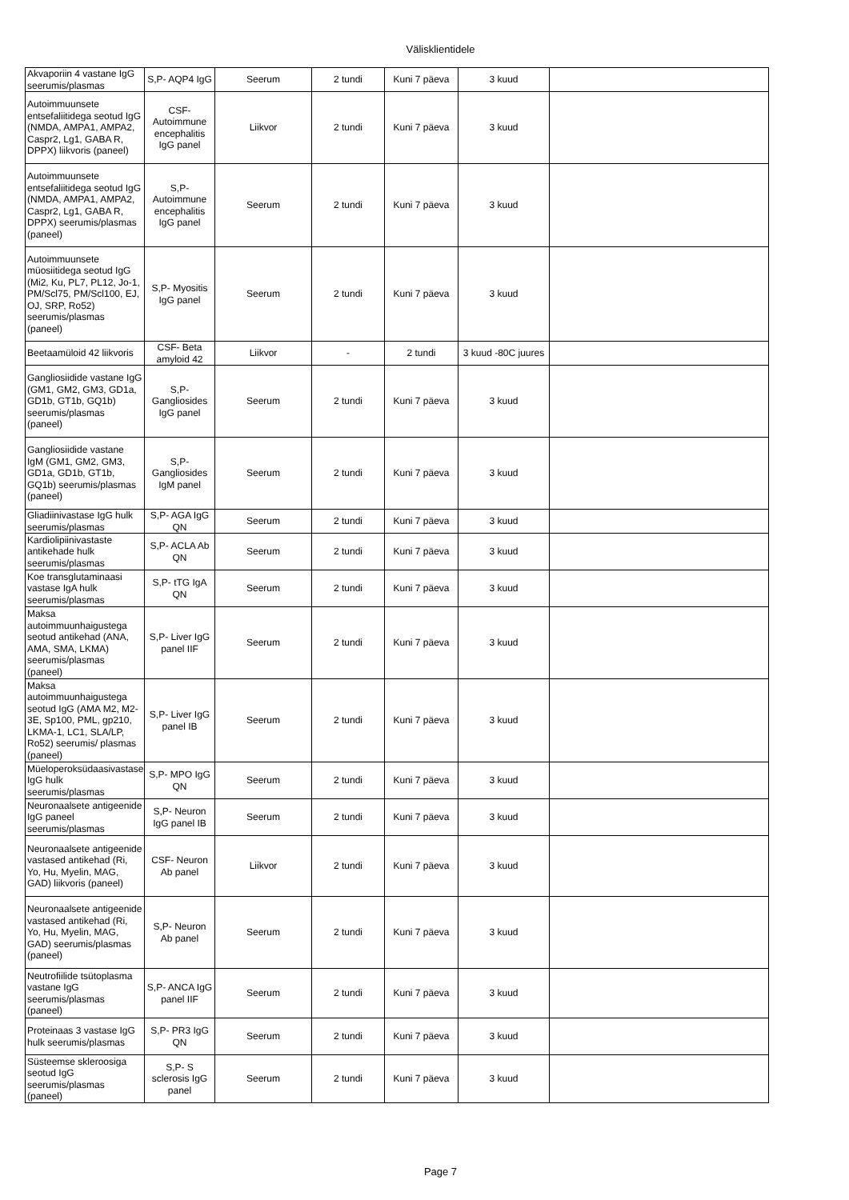Välisklientidele
| Akvaporiin 4 vastane IgG seerumis/plasmas | S,P- AQP4 IgG | Seerum | 2 tundi | Kuni 7 päeva | 3 kuud | |
| Autoimmuunsete entsefaliitidega seotud IgG (NMDA, AMPA1, AMPA2, Caspr2, Lg1, GABA R, DPPX) liikvoris (paneel) | CSF- Autoimmune encephalitis IgG panel | Liikvor | 2 tundi | Kuni 7 päeva | 3 kuud | |
| Autoimmuunsete entsefaliitidega seotud IgG (NMDA, AMPA1, AMPA2, Caspr2, Lg1, GABA R, DPPX) seerumis/plasmas (paneel) | S,P- Autoimmune encephalitis IgG panel | Seerum | 2 tundi | Kuni 7 päeva | 3 kuud | |
| Autoimmuunsete müosiitidega seotud IgG (Mi2, Ku, PL7, PL12, Jo-1, PM/Scl75, PM/Scl100, EJ, OJ, SRP, Ro52) seerumis/plasmas (paneel) | S,P- Myositis IgG panel | Seerum | 2 tundi | Kuni 7 päeva | 3 kuud | |
| Beetaamüloid 42 liikvoris | CSF- Beta amyloid 42 | Liikvor | - | 2 tundi | 3 kuud -80C juures | |
| Gangliosiidide vastane IgG (GM1, GM2, GM3, GD1a, GD1b, GT1b, GQ1b) seerumis/plasmas (paneel) | S,P- Gangliosides IgG panel | Seerum | 2 tundi | Kuni 7 päeva | 3 kuud | |
| Gangliosiidide vastane IgM (GM1, GM2, GM3, GD1a, GD1b, GT1b, GQ1b) seerumis/plasmas (paneel) | S,P- Gangliosides IgM panel | Seerum | 2 tundi | Kuni 7 päeva | 3 kuud | |
| Gliadiinivastase IgG hulk seerumis/plasmas | S,P- AGA IgG QN | Seerum | 2 tundi | Kuni 7 päeva | 3 kuud | |
| Kardiolipiinivastaste antikehade hulk seerumis/plasmas | S,P- ACLA Ab QN | Seerum | 2 tundi | Kuni 7 päeva | 3 kuud | |
| Koe transglutaminaasi vastase IgA hulk seerumis/plasmas | S,P- tTG IgA QN | Seerum | 2 tundi | Kuni 7 päeva | 3 kuud | |
| Maksa autoimmuunhaigustega seotud antikehad (ANA, AMA, SMA, LKMA) seerumis/plasmas (paneel) | S,P- Liver IgG panel IIF | Seerum | 2 tundi | Kuni 7 päeva | 3 kuud | |
| Maksa autoimmuunhaigustega seotud IgG (AMA M2, M2-3E, Sp100, PML, gp210, LKMA-1, LC1, SLA/LP, Ro52) seerumis/ plasmas (paneel) | S,P- Liver IgG panel IB | Seerum | 2 tundi | Kuni 7 päeva | 3 kuud | |
| Müeloperoksüdaasivastase IgG hulk seerumis/plasmas | S,P- MPO IgG QN | Seerum | 2 tundi | Kuni 7 päeva | 3 kuud | |
| Neuronaalsete antigeenide IgG paneel seerumis/plasmas | S,P- Neuron IgG panel IB | Seerum | 2 tundi | Kuni 7 päeva | 3 kuud | |
| Neuronaalsete antigeenide vastased antikehad (Ri, Yo, Hu, Myelin, MAG, GAD) liikvoris (paneel) | CSF- Neuron Ab panel | Liikvor | 2 tundi | Kuni 7 päeva | 3 kuud | |
| Neuronaalsete antigeenide vastased antikehad (Ri, Yo, Hu, Myelin, MAG, GAD) seerumis/plasmas (paneel) | S,P- Neuron Ab panel | Seerum | 2 tundi | Kuni 7 päeva | 3 kuud | |
| Neutrofiilide tsütoplasma vastane IgG seerumis/plasmas (paneel) | S,P- ANCA IgG panel IIF | Seerum | 2 tundi | Kuni 7 päeva | 3 kuud | |
| Proteinaas 3 vastase IgG hulk seerumis/plasmas | S,P- PR3 IgG QN | Seerum | 2 tundi | Kuni 7 päeva | 3 kuud | |
| Süsteemse skleroosiga seotud IgG seerumis/plasmas (paneel) | S,P- S sclerosis IgG panel | Seerum | 2 tundi | Kuni 7 päeva | 3 kuud | |
Page 7